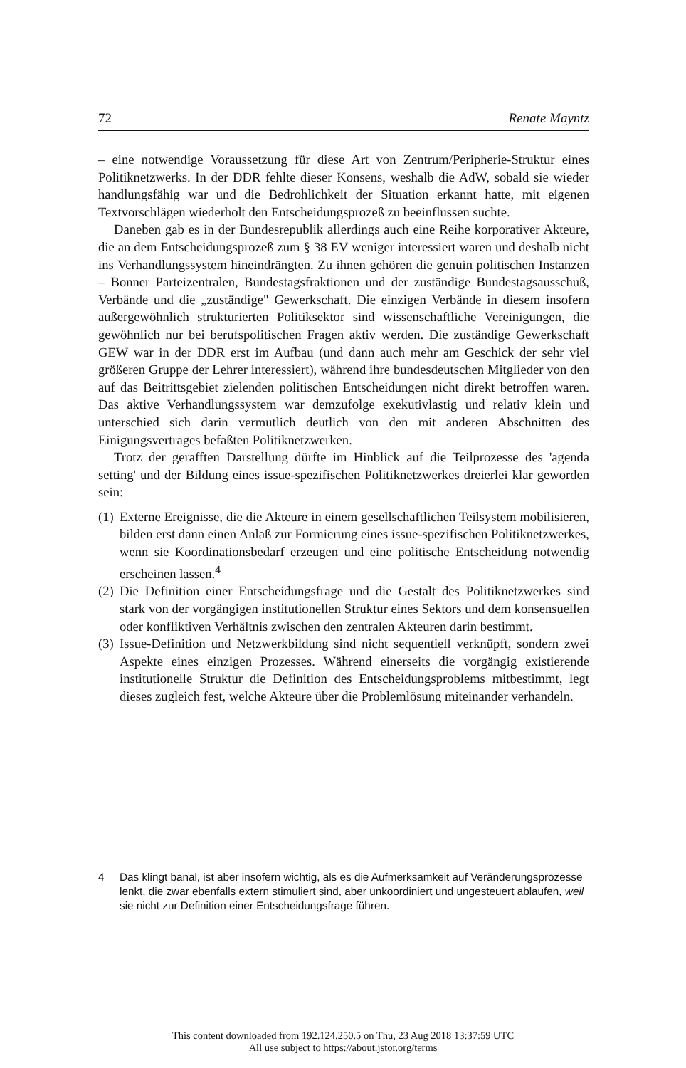72 Renate Mayntz
– eine notwendige Voraussetzung für diese Art von Zentrum/Peripherie-Struktur eines Politiknetzwerks. In der DDR fehlte dieser Konsens, weshalb die AdW, sobald sie wieder handlungsfähig war und die Bedrohlichkeit der Situation erkannt hatte, mit eigenen Textvorschlägen wiederholt den Entscheidungsprozeß zu beeinflussen suchte.
Daneben gab es in der Bundesrepublik allerdings auch eine Reihe korporativer Akteure, die an dem Entscheidungsprozeß zum § 38 EV weniger interessiert waren und deshalb nicht ins Verhandlungssystem hineindrängten. Zu ihnen gehören die genuin politischen Instanzen – Bonner Parteizentralen, Bundestagsfraktionen und der zuständige Bundestagsausschuß, Verbände und die „zuständige" Gewerkschaft. Die einzigen Verbände in diesem insofern außergewöhnlich strukturierten Politiksektor sind wissenschaftliche Vereinigungen, die gewöhnlich nur bei berufspolitischen Fragen aktiv werden. Die zuständige Gewerkschaft GEW war in der DDR erst im Aufbau (und dann auch mehr am Geschick der sehr viel größeren Gruppe der Lehrer interessiert), während ihre bundesdeutschen Mitglieder von den auf das Beitrittsgebiet zielenden politischen Entscheidungen nicht direkt betroffen waren. Das aktive Verhandlungssystem war demzufolge exekutivlastig und relativ klein und unterschied sich darin vermutlich deutlich von den mit anderen Abschnitten des Einigungsvertrages befaßten Politiknetzwerken.
Trotz der gerafften Darstellung dürfte im Hinblick auf die Teilprozesse des 'agenda setting' und der Bildung eines issue-spezifischen Politiknetzwerkes dreierlei klar geworden sein:
(1) Externe Ereignisse, die die Akteure in einem gesellschaftlichen Teilsystem mobilisieren, bilden erst dann einen Anlaß zur Formierung eines issue-spezifischen Politiknetzwerkes, wenn sie Koordinationsbedarf erzeugen und eine politische Entscheidung notwendig erscheinen lassen.<sup>4</sup>
(2) Die Definition einer Entscheidungsfrage und die Gestalt des Politiknetzwerkes sind stark von der vorgängigen institutionellen Struktur eines Sektors und dem konsensuellen oder konfliktiven Verhältnis zwischen den zentralen Akteuren darin bestimmt.
(3) Issue-Definition und Netzwerkbildung sind nicht sequentiell verknüpft, sondern zwei Aspekte eines einzigen Prozesses. Während einerseits die vorgängig existierende institutionelle Struktur die Definition des Entscheidungsproblems mitbestimmt, legt dieses zugleich fest, welche Akteure über die Problemlösung miteinander verhandeln.
4 Das klingt banal, ist aber insofern wichtig, als es die Aufmerksamkeit auf Veränderungsprozesse lenkt, die zwar ebenfalls extern stimuliert sind, aber unkoordiniert und ungesteuert ablaufen, weil sie nicht zur Definition einer Entscheidungsfrage führen.
This content downloaded from 192.124.250.5 on Thu, 23 Aug 2018 13:37:59 UTC
All use subject to https://about.jstor.org/terms